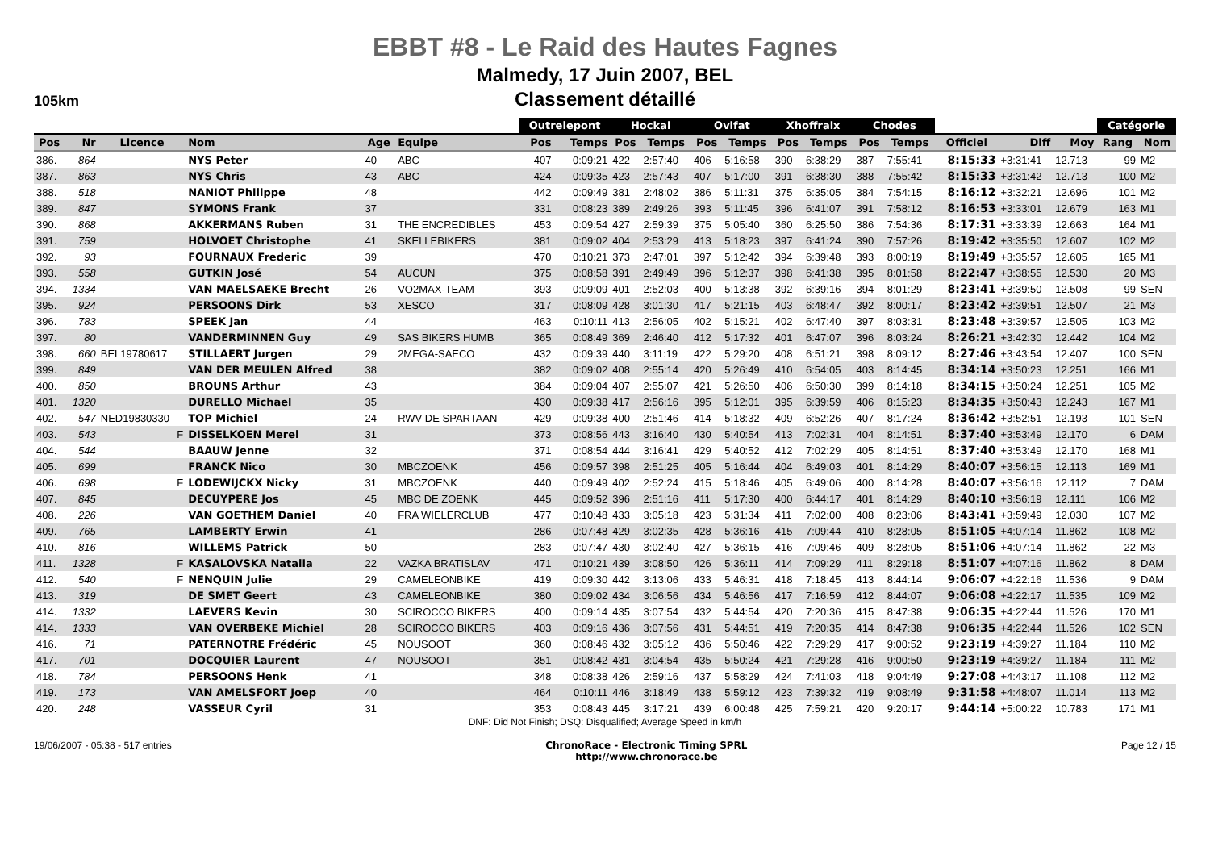EBBT #8 - Le Raid des Hautes Fagnes
Malmedy, 17 Juin 2007, BEL
Classement détaillé
105km
| | | | | | | Outrelepont | | Hockai | | Ovifat | | Xhoffraix | | Chodes | | | | | Catégorie | |
| --- | --- | --- | --- | --- | --- | --- | --- | --- | --- | --- | --- | --- | --- | --- | --- | --- | --- | --- | --- | --- |
| Pos | Nr | Licence | Nom | Age | Equipe | Pos | Temps | Pos | Temps | Pos | Temps | Pos | Temps | Pos | Temps | Officiel | Diff | Moy | Rang | Nom |
| 386. | 864 | | NYS Peter | 40 | ABC | 407 | 0:09:21 | 422 | 2:57:40 | 406 | 5:16:58 | 390 | 6:38:29 | 387 | 7:55:41 | 8:15:33 | +3:31:41 | 12.713 | 99 | M2 |
| 387. | 863 | | NYS Chris | 43 | ABC | 424 | 0:09:35 | 423 | 2:57:43 | 407 | 5:17:00 | 391 | 6:38:30 | 388 | 7:55:42 | 8:15:33 | +3:31:42 | 12.713 | 100 | M2 |
| 388. | 518 | | NANIOT Philippe | 48 | | 442 | 0:09:49 | 381 | 2:48:02 | 386 | 5:11:31 | 375 | 6:35:05 | 384 | 7:54:15 | 8:16:12 | +3:32:21 | 12.696 | 101 | M2 |
| 389. | 847 | | SYMONS Frank | 37 | | 331 | 0:08:23 | 389 | 2:49:26 | 393 | 5:11:45 | 396 | 6:41:07 | 391 | 7:58:12 | 8:16:53 | +3:33:01 | 12.679 | 163 | M1 |
| 390. | 868 | | AKKERMANS Ruben | 31 | THE ENCREDIBLES | 453 | 0:09:54 | 427 | 2:59:39 | 375 | 5:05:40 | 360 | 6:25:50 | 386 | 7:54:36 | 8:17:31 | +3:33:39 | 12.663 | 164 | M1 |
| 391. | 759 | | HOLVOET Christophe | 41 | SKELLEBIKERS | 381 | 0:09:02 | 404 | 2:53:29 | 413 | 5:18:23 | 397 | 6:41:24 | 390 | 7:57:26 | 8:19:42 | +3:35:50 | 12.607 | 102 | M2 |
| 392. | 93 | | FOURNAUX Frederic | 39 | | 470 | 0:10:21 | 373 | 2:47:01 | 397 | 5:12:42 | 394 | 6:39:48 | 393 | 8:00:19 | 8:19:49 | +3:35:57 | 12.605 | 165 | M1 |
| 393. | 558 | | GUTKIN José | 54 | AUCUN | 375 | 0:08:58 | 391 | 2:49:49 | 396 | 5:12:37 | 398 | 6:41:38 | 395 | 8:01:58 | 8:22:47 | +3:38:55 | 12.530 | 20 | M3 |
| 394. | 1334 | | VAN MAELSAEKE Brecht | 26 | VO2MAX-TEAM | 393 | 0:09:09 | 401 | 2:52:03 | 400 | 5:13:38 | 392 | 6:39:16 | 394 | 8:01:29 | 8:23:41 | +3:39:50 | 12.508 | 99 | SEN |
| 395. | 924 | | PERSOONS Dirk | 53 | XESCO | 317 | 0:08:09 | 428 | 3:01:30 | 417 | 5:21:15 | 403 | 6:48:47 | 392 | 8:00:17 | 8:23:42 | +3:39:51 | 12.507 | 21 | M3 |
| 396. | 783 | | SPEEK Jan | 44 | | 463 | 0:10:11 | 413 | 2:56:05 | 402 | 5:15:21 | 402 | 6:47:40 | 397 | 8:03:31 | 8:23:48 | +3:39:57 | 12.505 | 103 | M2 |
| 397. | 80 | | VANDERMINNEN Guy | 49 | SAS BIKERS HUMB | 365 | 0:08:49 | 369 | 2:46:40 | 412 | 5:17:32 | 401 | 6:47:07 | 396 | 8:03:24 | 8:26:21 | +3:42:30 | 12.442 | 104 | M2 |
| 398. | 660 | BEL19780617 | STILLAERT Jurgen | 29 | 2MEGA-SAECO | 432 | 0:09:39 | 440 | 3:11:19 | 422 | 5:29:20 | 408 | 6:51:21 | 398 | 8:09:12 | 8:27:46 | +3:43:54 | 12.407 | 100 | SEN |
| 399. | 849 | | VAN DER MEULEN Alfred | 38 | | 382 | 0:09:02 | 408 | 2:55:14 | 420 | 5:26:49 | 410 | 6:54:05 | 403 | 8:14:45 | 8:34:14 | +3:50:23 | 12.251 | 166 | M1 |
| 400. | 850 | | BROUNS Arthur | 43 | | 384 | 0:09:04 | 407 | 2:55:07 | 421 | 5:26:50 | 406 | 6:50:30 | 399 | 8:14:18 | 8:34:15 | +3:50:24 | 12.251 | 105 | M2 |
| 401. | 1320 | | DURELLO Michael | 35 | | 430 | 0:09:38 | 417 | 2:56:16 | 395 | 5:12:01 | 395 | 6:39:59 | 406 | 8:15:23 | 8:34:35 | +3:50:43 | 12.243 | 167 | M1 |
| 402. | 547 | NED19830330 | TOP Michiel | 24 | RWV DE SPARTAAN | 429 | 0:09:38 | 400 | 2:51:46 | 414 | 5:18:32 | 409 | 6:52:26 | 407 | 8:17:24 | 8:36:42 | +3:52:51 | 12.193 | 101 | SEN |
| 403. | 543 | F | DISSELKOEN Merel | 31 | | 373 | 0:08:56 | 443 | 3:16:40 | 430 | 5:40:54 | 413 | 7:02:31 | 404 | 8:14:51 | 8:37:40 | +3:53:49 | 12.170 | 6 | DAM |
| 404. | 544 | | BAAUW Jenne | 32 | | 371 | 0:08:54 | 444 | 3:16:41 | 429 | 5:40:52 | 412 | 7:02:29 | 405 | 8:14:51 | 8:37:40 | +3:53:49 | 12.170 | 168 | M1 |
| 405. | 699 | | FRANCK Nico | 30 | MBCZOENK | 456 | 0:09:57 | 398 | 2:51:25 | 405 | 5:16:44 | 404 | 6:49:03 | 401 | 8:14:29 | 8:40:07 | +3:56:15 | 12.113 | 169 | M1 |
| 406. | 698 | F | LODEWIJCKX Nicky | 31 | MBCZOENK | 440 | 0:09:49 | 402 | 2:52:24 | 415 | 5:18:46 | 405 | 6:49:06 | 400 | 8:14:28 | 8:40:07 | +3:56:16 | 12.112 | 7 | DAM |
| 407. | 845 | | DECUYPERE Jos | 45 | MBC DE ZOENK | 445 | 0:09:52 | 396 | 2:51:16 | 411 | 5:17:30 | 400 | 6:44:17 | 401 | 8:14:29 | 8:40:10 | +3:56:19 | 12.111 | 106 | M2 |
| 408. | 226 | | VAN GOETHEM Daniel | 40 | FRA WIELERCLUB | 477 | 0:10:48 | 433 | 3:05:18 | 423 | 5:31:34 | 411 | 7:02:00 | 408 | 8:23:06 | 8:43:41 | +3:59:49 | 12.030 | 107 | M2 |
| 409. | 765 | | LAMBERTY Erwin | 41 | | 286 | 0:07:48 | 429 | 3:02:35 | 428 | 5:36:16 | 415 | 7:09:44 | 410 | 8:28:05 | 8:51:05 | +4:07:14 | 11.862 | 108 | M2 |
| 410. | 816 | | WILLEMS Patrick | 50 | | 283 | 0:07:47 | 430 | 3:02:40 | 427 | 5:36:15 | 416 | 7:09:46 | 409 | 8:28:05 | 8:51:06 | +4:07:14 | 11.862 | 22 | M3 |
| 411. | 1328 | F | KASALOVSKA Natalia | 22 | VAZKA BRATISLAV | 471 | 0:10:21 | 439 | 3:08:50 | 426 | 5:36:11 | 414 | 7:09:29 | 411 | 8:29:18 | 8:51:07 | +4:07:16 | 11.862 | 8 | DAM |
| 412. | 540 | F | NENQUIN Julie | 29 | CAMELEONBIKE | 419 | 0:09:30 | 442 | 3:13:06 | 433 | 5:46:31 | 418 | 7:18:45 | 413 | 8:44:14 | 9:06:07 | +4:22:16 | 11.536 | 9 | DAM |
| 413. | 319 | | DE SMET Geert | 43 | CAMELEONBIKE | 380 | 0:09:02 | 434 | 3:06:56 | 434 | 5:46:56 | 417 | 7:16:59 | 412 | 8:44:07 | 9:06:08 | +4:22:17 | 11.535 | 109 | M2 |
| 414. | 1332 | | LAEVERS Kevin | 30 | SCIROCCO BIKERS | 400 | 0:09:14 | 435 | 3:07:54 | 432 | 5:44:54 | 420 | 7:20:36 | 415 | 8:47:38 | 9:06:35 | +4:22:44 | 11.526 | 170 | M1 |
| 414. | 1333 | | VAN OVERBEKE Michiel | 28 | SCIROCCO BIKERS | 403 | 0:09:16 | 436 | 3:07:56 | 431 | 5:44:51 | 419 | 7:20:35 | 414 | 8:47:38 | 9:06:35 | +4:22:44 | 11.526 | 102 | SEN |
| 416. | 71 | | PATERNOTRE Frédéric | 45 | NOUSOOT | 360 | 0:08:46 | 432 | 3:05:12 | 436 | 5:50:46 | 422 | 7:29:29 | 417 | 9:00:52 | 9:23:19 | +4:39:27 | 11.184 | 110 | M2 |
| 417. | 701 | | DOCQUIER Laurent | 47 | NOUSOOT | 351 | 0:08:42 | 431 | 3:04:54 | 435 | 5:50:24 | 421 | 7:29:28 | 416 | 9:00:50 | 9:23:19 | +4:39:27 | 11.184 | 111 | M2 |
| 418. | 784 | | PERSOONS Henk | 41 | | 348 | 0:08:38 | 426 | 2:59:16 | 437 | 5:58:29 | 424 | 7:41:03 | 418 | 9:04:49 | 9:27:08 | +4:43:17 | 11.108 | 112 | M2 |
| 419. | 173 | | VAN AMELSFORT Joep | 40 | | 464 | 0:10:11 | 446 | 3:18:49 | 438 | 5:59:12 | 423 | 7:39:32 | 419 | 9:08:49 | 9:31:58 | +4:48:07 | 11.014 | 113 | M2 |
| 420. | 248 | | VASSEUR Cyril | 31 | | 353 | 0:08:43 | 445 | 3:17:21 | 439 | 6:00:48 | 425 | 7:59:21 | 420 | 9:20:17 | 9:44:14 | +5:00:22 | 10.783 | 171 | M1 |
DNF: Did Not Finish; DSQ: Disqualified; Average Speed in km/h
19/06/2007 - 05:38 - 517 entries ChronoRace - Electronic Timing SPRL
http://www.chronorace.be Page 12 / 15